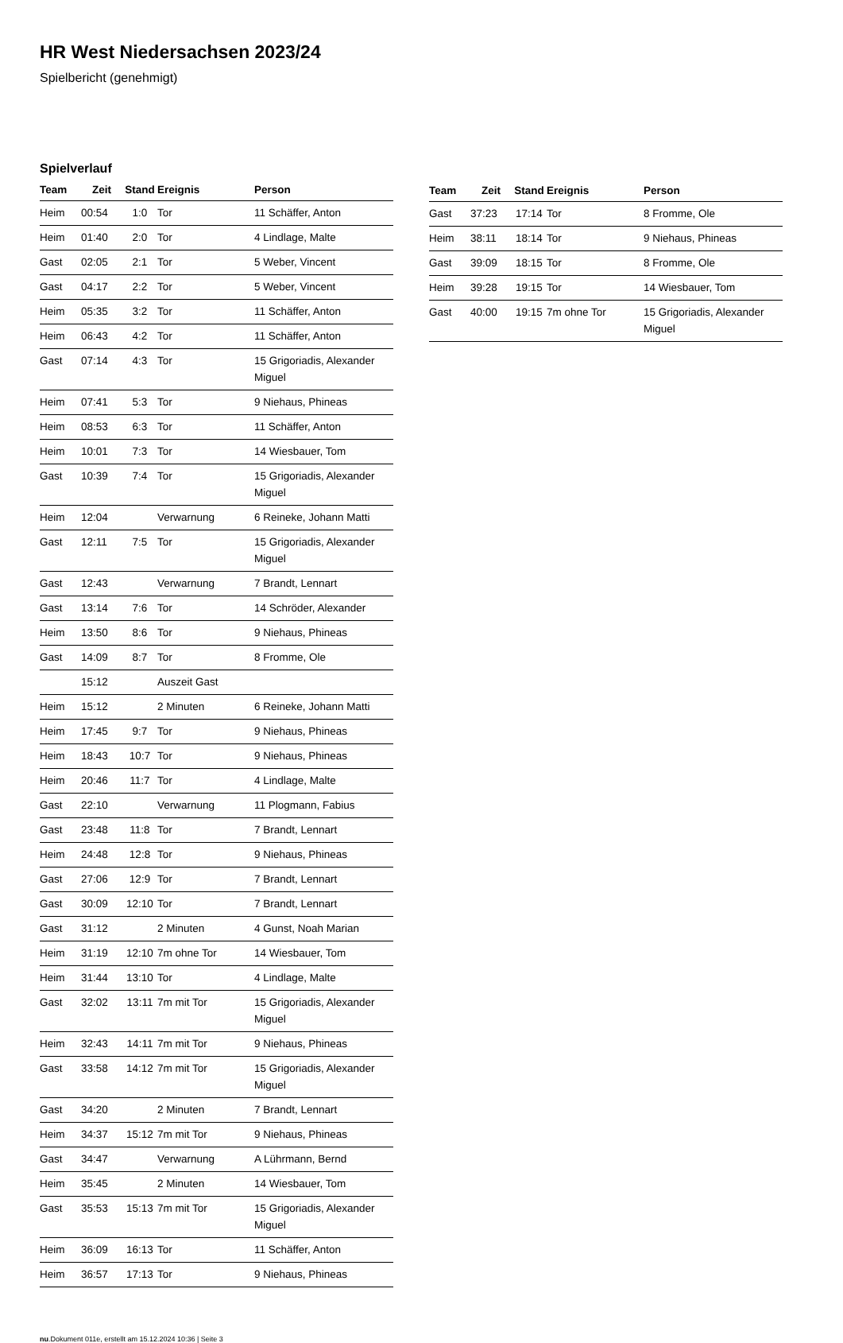HR West Niedersachsen 2023/24
Spielbericht (genehmigt)
Spielverlauf
| Team | Zeit | Stand | Ereignis | Person |
| --- | --- | --- | --- | --- |
| Heim | 00:54 | 1:0 | Tor | 11 Schäffer, Anton |
| Heim | 01:40 | 2:0 | Tor | 4 Lindlage, Malte |
| Gast | 02:05 | 2:1 | Tor | 5 Weber, Vincent |
| Gast | 04:17 | 2:2 | Tor | 5 Weber, Vincent |
| Heim | 05:35 | 3:2 | Tor | 11 Schäffer, Anton |
| Heim | 06:43 | 4:2 | Tor | 11 Schäffer, Anton |
| Gast | 07:14 | 4:3 | Tor | 15 Grigoriadis, Alexander Miguel |
| Heim | 07:41 | 5:3 | Tor | 9 Niehaus, Phineas |
| Heim | 08:53 | 6:3 | Tor | 11 Schäffer, Anton |
| Heim | 10:01 | 7:3 | Tor | 14 Wiesbauer, Tom |
| Gast | 10:39 | 7:4 | Tor | 15 Grigoriadis, Alexander Miguel |
| Heim | 12:04 | | Verwarnung | 6 Reineke, Johann Matti |
| Gast | 12:11 | 7:5 | Tor | 15 Grigoriadis, Alexander Miguel |
| Gast | 12:43 | | Verwarnung | 7 Brandt, Lennart |
| Gast | 13:14 | 7:6 | Tor | 14 Schröder, Alexander |
| Heim | 13:50 | 8:6 | Tor | 9 Niehaus, Phineas |
| Gast | 14:09 | 8:7 | Tor | 8 Fromme, Ole |
| | 15:12 | | Auszeit Gast | |
| Heim | 15:12 | | 2 Minuten | 6 Reineke, Johann Matti |
| Heim | 17:45 | 9:7 | Tor | 9 Niehaus, Phineas |
| Heim | 18:43 | 10:7 | Tor | 9 Niehaus, Phineas |
| Heim | 20:46 | 11:7 | Tor | 4 Lindlage, Malte |
| Gast | 22:10 | | Verwarnung | 11 Plogmann, Fabius |
| Gast | 23:48 | 11:8 | Tor | 7 Brandt, Lennart |
| Heim | 24:48 | 12:8 | Tor | 9 Niehaus, Phineas |
| Gast | 27:06 | 12:9 | Tor | 7 Brandt, Lennart |
| Gast | 30:09 | 12:10 | Tor | 7 Brandt, Lennart |
| Gast | 31:12 | | 2 Minuten | 4 Gunst, Noah Marian |
| Heim | 31:19 | 12:10 | 7m ohne Tor | 14 Wiesbauer, Tom |
| Heim | 31:44 | 13:10 | Tor | 4 Lindlage, Malte |
| Gast | 32:02 | 13:11 | 7m mit Tor | 15 Grigoriadis, Alexander Miguel |
| Heim | 32:43 | 14:11 | 7m mit Tor | 9 Niehaus, Phineas |
| Gast | 33:58 | 14:12 | 7m mit Tor | 15 Grigoriadis, Alexander Miguel |
| Gast | 34:20 | | 2 Minuten | 7 Brandt, Lennart |
| Heim | 34:37 | 15:12 | 7m mit Tor | 9 Niehaus, Phineas |
| Gast | 34:47 | | Verwarnung | A Lührmann, Bernd |
| Heim | 35:45 | | 2 Minuten | 14 Wiesbauer, Tom |
| Gast | 35:53 | 15:13 | 7m mit Tor | 15 Grigoriadis, Alexander Miguel |
| Heim | 36:09 | 16:13 | Tor | 11 Schäffer, Anton |
| Heim | 36:57 | 17:13 | Tor | 9 Niehaus, Phineas |
| Team | Zeit | Stand | Ereignis | Person |
| --- | --- | --- | --- | --- |
| Gast | 37:23 | 17:14 | Tor | 8 Fromme, Ole |
| Heim | 38:11 | 18:14 | Tor | 9 Niehaus, Phineas |
| Gast | 39:09 | 18:15 | Tor | 8 Fromme, Ole |
| Heim | 39:28 | 19:15 | Tor | 14 Wiesbauer, Tom |
| Gast | 40:00 | 19:15 | 7m ohne Tor | 15 Grigoriadis, Alexander Miguel |
nu.Dokument 011e, erstellt am 15.12.2024 10:36 | Seite 3